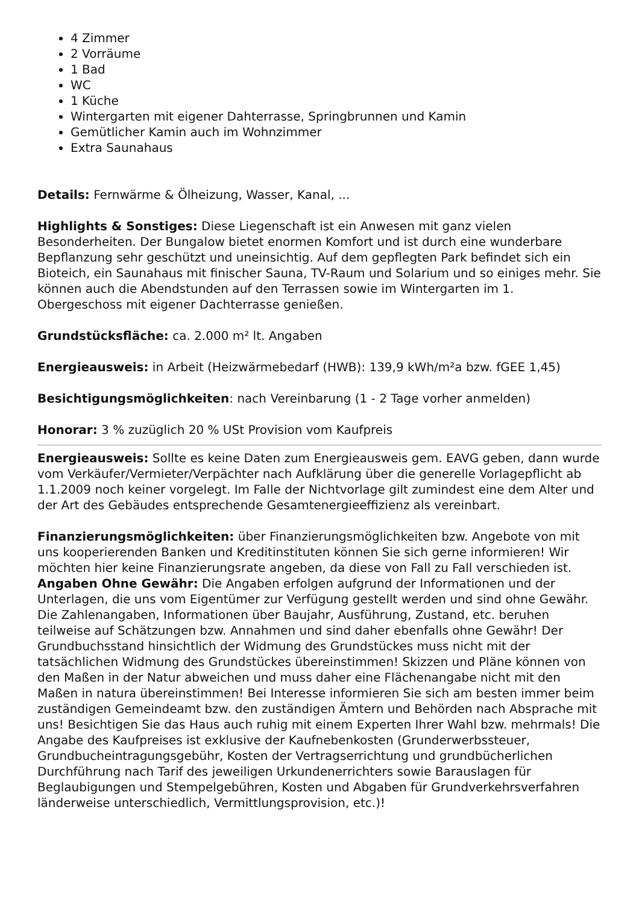4 Zimmer
2 Vorräume
1 Bad
WC
1 Küche
Wintergarten mit eigener Dahterrasse, Springbrunnen und Kamin
Gemütlicher Kamin auch im Wohnzimmer
Extra Saunahaus
Details: Fernwärme & Ölheizung, Wasser, Kanal, ...
Highlights & Sonstiges: Diese Liegenschaft ist ein Anwesen mit ganz vielen Besonderheiten. Der Bungalow bietet enormen Komfort und ist durch eine wunderbare Bepflanzung sehr geschützt und uneinsichtig. Auf dem gepflegten Park befindet sich ein Bioteich, ein Saunahaus mit finischer Sauna, TV-Raum und Solarium und so einiges mehr. Sie können auch die Abendstunden auf den Terrassen sowie im Wintergarten im 1. Obergeschoss mit eigener Dachterrasse genießen.
Grundstücksfläche: ca. 2.000 m² lt. Angaben
Energieausweis: in Arbeit (Heizwärmebedarf (HWB): 139,9 kWh/m²a bzw. fGEE 1,45)
Besichtigungsmöglichkeiten: nach Vereinbarung (1 - 2 Tage vorher anmelden)
Honorar: 3 % zuzüglich 20 % USt Provision vom Kaufpreis
Energieausweis: Sollte es keine Daten zum Energieausweis gem. EAVG geben, dann wurde vom Verkäufer/Vermieter/Verpächter nach Aufklärung über die generelle Vorlagepflicht ab 1.1.2009 noch keiner vorgelegt. Im Falle der Nichtvorlage gilt zumindest eine dem Alter und der Art des Gebäudes entsprechende Gesamtenergieeffizienz als vereinbart.
Finanzierungsmöglichkeiten: über Finanzierungsmöglichkeiten bzw. Angebote von mit uns kooperierenden Banken und Kreditinstituten können Sie sich gerne informieren! Wir möchten hier keine Finanzierungsrate angeben, da diese von Fall zu Fall verschieden ist.
Angaben Ohne Gewähr: Die Angaben erfolgen aufgrund der Informationen und der Unterlagen, die uns vom Eigentümer zur Verfügung gestellt werden und sind ohne Gewähr. Die Zahlenangaben, Informationen über Baujahr, Ausführung, Zustand, etc. beruhen teilweise auf Schätzungen bzw. Annahmen und sind daher ebenfalls ohne Gewähr! Der Grundbuchsstand hinsichtlich der Widmung des Grundstückes muss nicht mit der tatsächlichen Widmung des Grundstückes übereinstimmen! Skizzen und Pläne können von den Maßen in der Natur abweichen und muss daher eine Flächenangabe nicht mit den Maßen in natura übereinstimmen! Bei Interesse informieren Sie sich am besten immer beim zuständigen Gemeindeamt bzw. den zuständigen Ämtern und Behörden nach Absprache mit uns! Besichtigen Sie das Haus auch ruhig mit einem Experten Ihrer Wahl bzw. mehrmals! Die Angabe des Kaufpreises ist exklusive der Kaufnebenkosten (Grunderwerbssteuer, Grundbucheintragungsgebühr, Kosten der Vertragserrichtung und grundbücherlichen Durchführung nach Tarif des jeweiligen Urkundenerrichters sowie Barauslagen für Beglaubigungen und Stempelgebühren, Kosten und Abgaben für Grundverkehrsverfahren länderweise unterschiedlich, Vermittlungsprovision, etc.)!